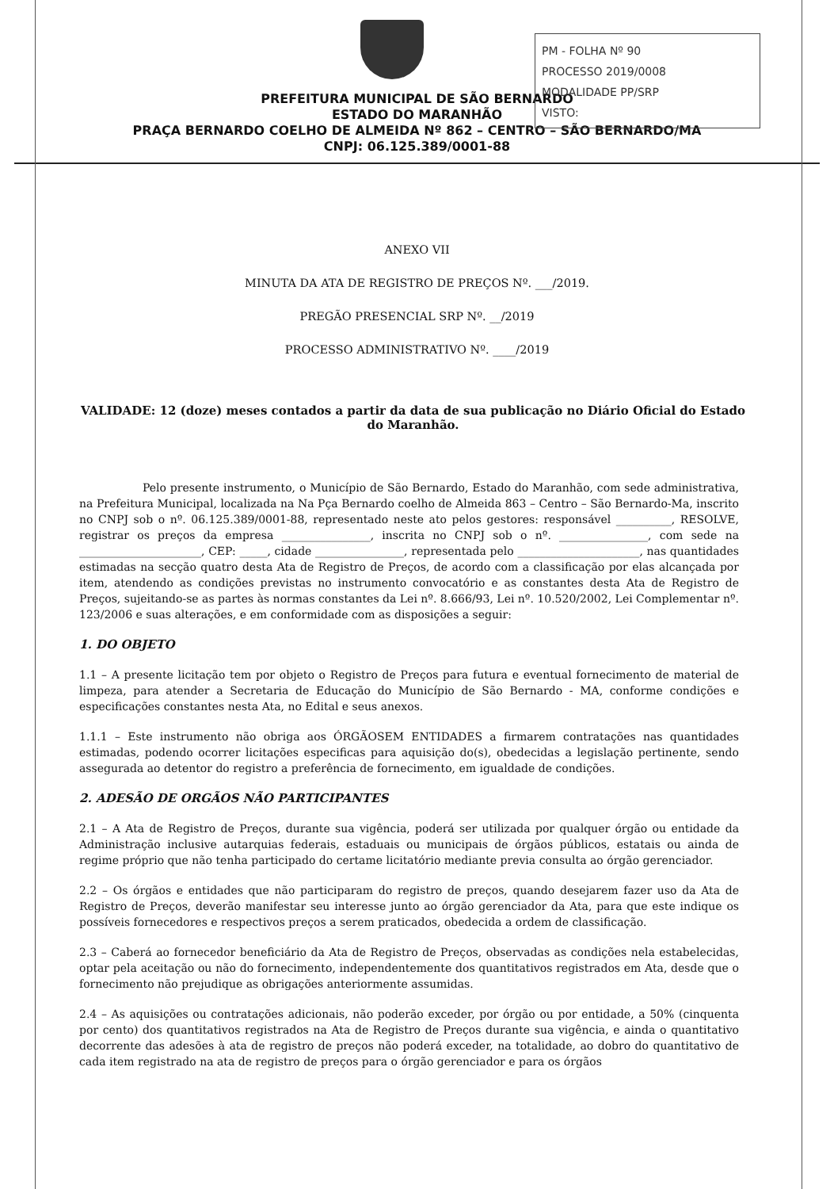PM - FOLHA Nº 90
PROCESSO 2019/0008
MODALIDADE PP/SRP
VISTO:
PREFEITURA MUNICIPAL DE SÃO BERNARDO
ESTADO DO MARANHÃO
PRAÇA BERNARDO COELHO DE ALMEIDA Nº 862 – CENTRO – SÃO BERNARDO/MA
CNPJ: 06.125.389/0001-88
ANEXO VII
MINUTA DA ATA DE REGISTRO DE PREÇOS Nº. ___/2019.
PREGÃO PRESENCIAL SRP Nº. __/2019
PROCESSO ADMINISTRATIVO Nº. ____/2019
VALIDADE: 12 (doze) meses contados a partir da data de sua publicação no Diário Oficial do Estado do Maranhão.
Pelo presente instrumento, o Município de São Bernardo, Estado do Maranhão, com sede administrativa, na Prefeitura Municipal, localizada na Na Pça Bernardo coelho de Almeida 863 – Centro – São Bernardo-Ma, inscrito no CNPJ sob o nº. 06.125.389/0001-88, representado neste ato pelos gestores: responsável __________, RESOLVE, registrar os preços da empresa ________________, inscrita no CNPJ sob o nº. ________________, com sede na ______________________, CEP: _____, cidade ________________, representada pelo ______________________, nas quantidades estimadas na secção quatro desta Ata de Registro de Preços, de acordo com a classificação por elas alcançada por item, atendendo as condições previstas no instrumento convocatório e as constantes desta Ata de Registro de Preços, sujeitando-se as partes às normas constantes da Lei nº. 8.666/93, Lei nº. 10.520/2002, Lei Complementar nº. 123/2006 e suas alterações, e em conformidade com as disposições a seguir:
1. DO OBJETO
1.1 – A presente licitação tem por objeto o Registro de Preços para futura e eventual fornecimento de material de limpeza, para atender a Secretaria de Educação do Município de São Bernardo - MA, conforme condições e especificações constantes nesta Ata, no Edital e seus anexos.
1.1.1 – Este instrumento não obriga aos ÓRGÃOSEM ENTIDADES a firmarem contratações nas quantidades estimadas, podendo ocorrer licitações especificas para aquisição do(s), obedecidas a legislação pertinente, sendo assegurada ao detentor do registro a preferência de fornecimento, em igualdade de condições.
2. ADESÃO DE ORGÃOS NÃO PARTICIPANTES
2.1 – A Ata de Registro de Preços, durante sua vigência, poderá ser utilizada por qualquer órgão ou entidade da Administração inclusive autarquias federais, estaduais ou municipais de órgãos públicos, estatais ou ainda de regime próprio que não tenha participado do certame licitatório mediante previa consulta ao órgão gerenciador.
2.2 – Os órgãos e entidades que não participaram do registro de preços, quando desejarem fazer uso da Ata de Registro de Preços, deverão manifestar seu interesse junto ao órgão gerenciador da Ata, para que este indique os possíveis fornecedores e respectivos preços a serem praticados, obedecida a ordem de classificação.
2.3 – Caberá ao fornecedor beneficiário da Ata de Registro de Preços, observadas as condições nela estabelecidas, optar pela aceitação ou não do fornecimento, independentemente dos quantitativos registrados em Ata, desde que o fornecimento não prejudique as obrigações anteriormente assumidas.
2.4 – As aquisições ou contratações adicionais, não poderão exceder, por órgão ou por entidade, a 50% (cinquenta por cento) dos quantitativos registrados na Ata de Registro de Preços durante sua vigência, e ainda o quantitativo decorrente das adesões à ata de registro de preços não poderá exceder, na totalidade, ao dobro do quantitativo de cada item registrado na ata de registro de preços para o órgão gerenciador e para os órgãos